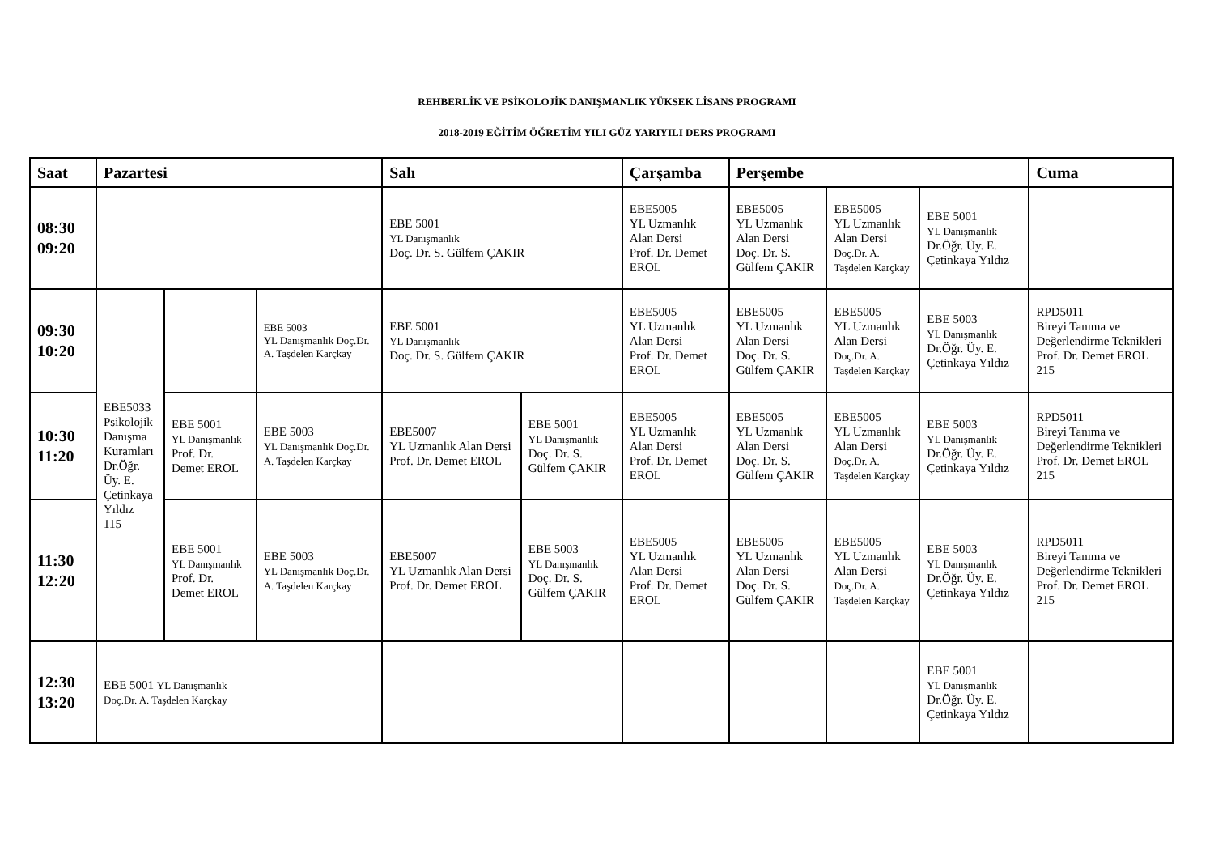REHBERLİK VE PSİKOLOJİK DANIŞMANLIK YÜKSEK LİSANS PROGRAMI
2018-2019 EĞİTİM ÖĞRETİM YILI GÜZ YARIYILI DERS PROGRAMI
| Saat | Pazartesi | | | Salı | | Çarşamba | Perşembe | | | Cuma |
| --- | --- | --- | --- | --- | --- | --- | --- | --- | --- | --- |
| 08:30 09:20 | | | | EBE 5001 YL Danışmanlık Doç. Dr. S. Gülfem ÇAKIR | | EBE5005 YL Uzmanlık Alan Dersi Prof. Dr. Demet EROL | EBE5005 YL Uzmanlık Alan Dersi Doç. Dr. S. Gülfem ÇAKIR | EBE5005 YL Uzmanlık Alan Dersi Doç.Dr. A. Taşdelen Karçkay | EBE 5001 YL Danışmanlık Dr.Öğr. Üy. E. Çetinkaya Yıldız | |
| 09:30 10:20 | EBE5033 Psikolojik Danışma Kuramları Dr.Öğr. Üy. E. Çetinkaya Yıldız 115 | | EBE 5003 YL Danışmanlık Doç.Dr. A. Taşdelen Karçkay | EBE 5001 YL Danışmanlık Doç. Dr. S. Gülfem ÇAKIR | | EBE5005 YL Uzmanlık Alan Dersi Prof. Dr. Demet EROL | EBE5005 YL Uzmanlık Alan Dersi Doç. Dr. S. Gülfem ÇAKIR | EBE5005 YL Uzmanlık Alan Dersi Doç.Dr. A. Taşdelen Karçkay | EBE 5003 YL Danışmanlık Dr.Öğr. Üy. E. Çetinkaya Yıldız | RPD5011 Bireyi Tanıma ve Değerlendirme Teknikleri Prof. Dr. Demet EROL 215 |
| 10:30 11:20 | | EBE 5001 YL Danışmanlık Prof. Dr. Demet EROL | EBE 5003 YL Danışmanlık Doç.Dr. A. Taşdelen Karçkay | EBE5007 YL Uzmanlık Alan Dersi Prof. Dr. Demet EROL | EBE 5001 YL Danışmanlık Doç. Dr. S. Gülfem ÇAKIR | EBE5005 YL Uzmanlık Alan Dersi Prof. Dr. Demet EROL | EBE5005 YL Uzmanlık Alan Dersi Doç. Dr. S. Gülfem ÇAKIR | EBE5005 YL Uzmanlık Alan Dersi Doç.Dr. A. Taşdelen Karçkay | EBE 5003 YL Danışmanlık Dr.Öğr. Üy. E. Çetinkaya Yıldız | RPD5011 Bireyi Tanıma ve Değerlendirme Teknikleri Prof. Dr. Demet EROL 215 |
| 11:30 12:20 | | EBE 5001 YL Danışmanlık Prof. Dr. Demet EROL | EBE 5003 YL Danışmanlık Doç.Dr. A. Taşdelen Karçkay | EBE5007 YL Uzmanlık Alan Dersi Prof. Dr. Demet EROL | EBE 5003 YL Danışmanlık Doç. Dr. S. Gülfem ÇAKIR | EBE5005 YL Uzmanlık Alan Dersi Prof. Dr. Demet EROL | EBE5005 YL Uzmanlık Alan Dersi Doç. Dr. S. Gülfem ÇAKIR | EBE5005 YL Uzmanlık Alan Dersi Doç.Dr. A. Taşdelen Karçkay | EBE 5003 YL Danışmanlık Dr.Öğr. Üy. E. Çetinkaya Yıldız | RPD5011 Bireyi Tanıma ve Değerlendirme Teknikleri Prof. Dr. Demet EROL 215 |
| 12:30 13:20 | EBE 5001 YL Danışmanlık Doç.Dr. A. Taşdelen Karçkay | | | | | | | | EBE 5001 YL Danışmanlık Dr.Öğr. Üy. E. Çetinkaya Yıldız | |